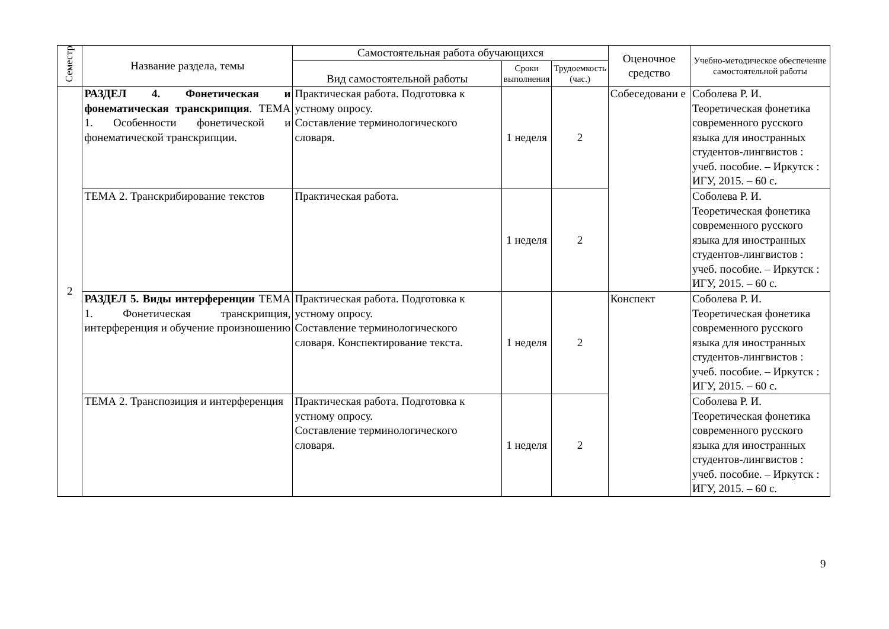| Семестр | Название раздела, темы | Самостоятельная работа обучающихся | | | Оценочное средство | Учебно-методическое обеспечение самостоятельной работы |
| --- | --- | --- | --- | --- | --- | --- |
| | | Вид самостоятельной работы | Сроки выполнения | Трудоемкость (час.) | | |
| 2 | РАЗДЕЛ 4. Фонетическая и фонематическая транскрипция . ТЕМА 1. Особенности фонетической и фонематической транскрипции. | Практическая работа. Подготовка к устному опросу. Составление терминологического словаря. | 1 неделя | 2 | Собеседовани е | Соболева Р. И. Теоретическая фонетика современного русского языка для иностранных студентов-лингвистов : учеб. пособие. – Иркутск : ИГУ, 2015. – 60 с. |
| | ТЕМА 2. Транскрибирование текстов | Практическая работа. | 1 неделя | 2 | | Соболева Р. И. Теоретическая фонетика современного русского языка для иностранных студентов-лингвистов : учеб. пособие. – Иркутск : ИГУ, 2015. – 60 с. |
| | РАЗДЕЛ 5. Виды интерференции ТЕМА 1. Фонетическая транскрипция, интерференция и обучение произношению | Практическая работа. Подготовка к устному опросу. Составление терминологического словаря. Конспектирование текста. | 1 неделя | 2 | Конспект | Соболева Р. И. Теоретическая фонетика современного русского языка для иностранных студентов-лингвистов : учеб. пособие. – Иркутск : ИГУ, 2015. – 60 с. |
| | ТЕМА 2. Транспозиция и интерференция | Практическая работа. Подготовка к устному опросу. Составление терминологического словаря. | 1 неделя | 2 | | Соболева Р. И. Теоретическая фонетика современного русского языка для иностранных студентов-лингвистов : учеб. пособие. – Иркутск : ИГУ, 2015. – 60 с. |
9